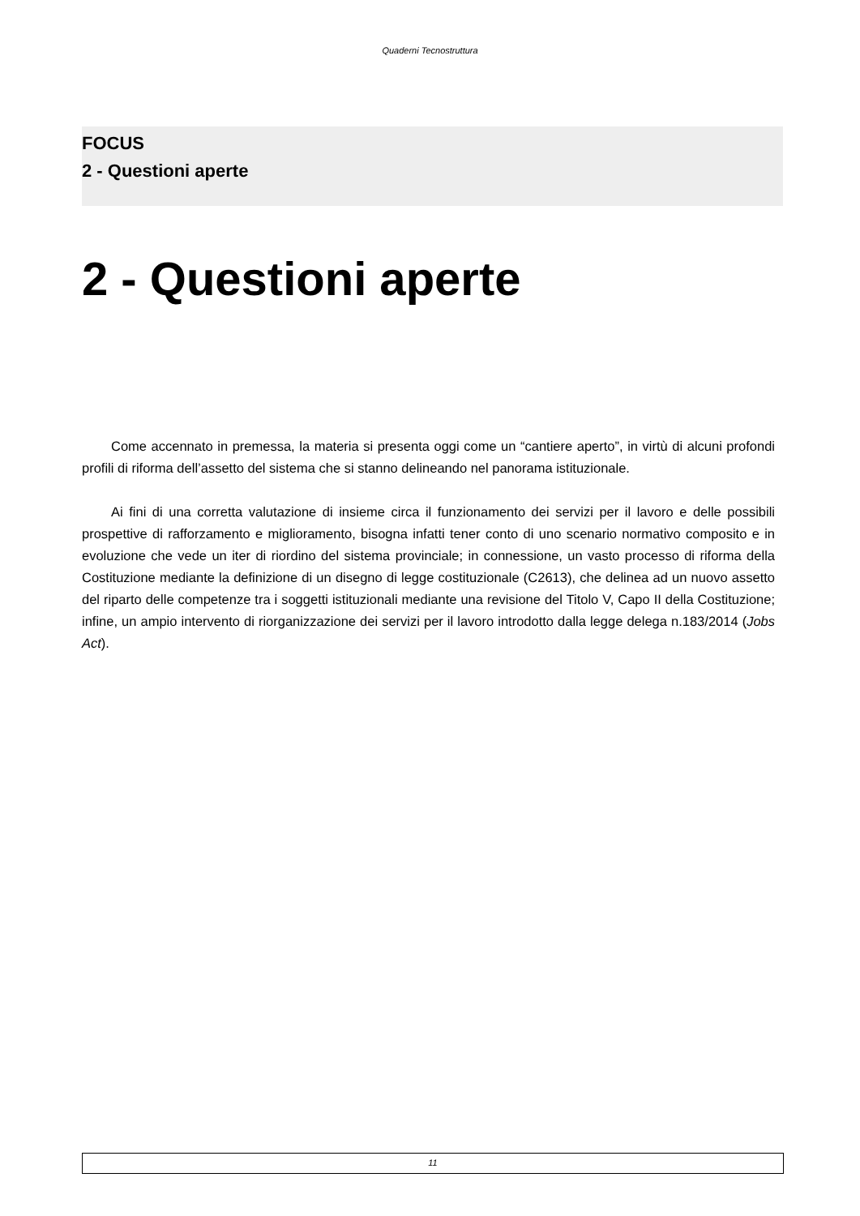Quaderni Tecnostruttura
FOCUS
2 - Questioni aperte
2 - Questioni aperte
Come accennato in premessa, la materia si presenta oggi come un “cantiere aperto”, in virtù di alcuni profondi profili di riforma dell’assetto del sistema che si stanno delineando nel panorama istituzionale.
Ai fini di una corretta valutazione di insieme circa il funzionamento dei servizi per il lavoro e delle possibili prospettive di rafforzamento e miglioramento, bisogna infatti tener conto di uno scenario normativo composito e in evoluzione che vede un iter di riordino del sistema provinciale; in connessione, un vasto processo di riforma della Costituzione mediante la definizione di un disegno di legge costituzionale (C2613), che delinea ad un nuovo assetto del riparto delle competenze tra i soggetti istituzionali mediante una revisione del Titolo V, Capo II della Costituzione; infine, un ampio intervento di riorganizzazione dei servizi per il lavoro introdotto dalla legge delega n.183/2014 (Jobs Act).
11